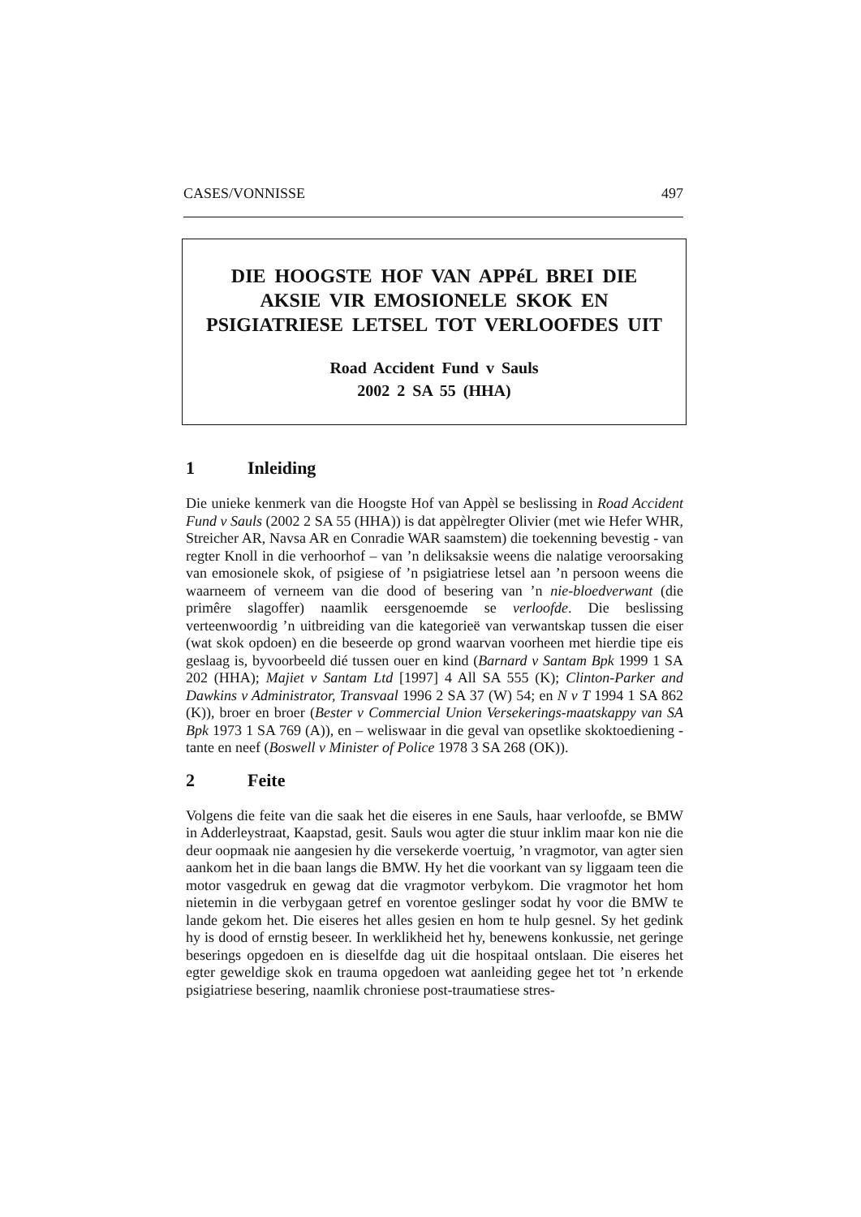CASES/VONNISSE 497
DIE HOOGSTE HOF VAN APPéL BREI DIE
AKSIE VIR EMOSIONELE SKOK EN
PSIGIATRIESE LETSEL TOT VERLOOFDES UIT
Road Accident Fund v Sauls
2002 2 SA 55 (HHA)
1 Inleiding
Die unieke kenmerk van die Hoogste Hof van Appèl se beslissing in Road Accident Fund v Sauls (2002 2 SA 55 (HHA)) is dat appèlregter Olivier (met wie Hefer WHR, Streicher AR, Navsa AR en Conradie WAR saamstem) die toekenning bevestig - van regter Knoll in die verhoorhof – van ’n deliksaksie weens die nalatige veroorsaking van emosionele skok, of psigiese of ’n psigiatriese letsel aan ’n persoon weens die waarneem of verneem van die dood of besering van ’n nie-bloedverwant (die primêre slagoffer) naamlik eersgenoemde se verloofde. Die beslissing verteenwoordig ’n uitbreiding van die kategorieë van verwantskap tussen die eiser (wat skok opdoen) en die beseerde op grond waarvan voorheen met hierdie tipe eis geslaag is, byvoorbeeld dié tussen ouer en kind (Barnard v Santam Bpk 1999 1 SA 202 (HHA); Majiet v Santam Ltd [1997] 4 All SA 555 (K); Clinton-Parker and Dawkins v Administrator, Transvaal 1996 2 SA 37 (W) 54; en N v T 1994 1 SA 862 (K)), broer en broer (Bester v Commercial Union Versekerings-maatskappy van SA Bpk 1973 1 SA 769 (A)), en – weliswaar in die geval van opsetlike skoktoediening - tante en neef (Boswell v Minister of Police 1978 3 SA 268 (OK)).
2 Feite
Volgens die feite van die saak het die eiseres in ene Sauls, haar verloofde, se BMW in Adderleystraat, Kaapstad, gesit. Sauls wou agter die stuur inklim maar kon nie die deur oopmaak nie aangesien hy die versekerde voertuig, ’n vragmotor, van agter sien aankom het in die baan langs die BMW. Hy het die voorkant van sy liggaam teen die motor vasgedruk en gewag dat die vragmotor verbykom. Die vragmotor het hom nietemin in die verbygaan getref en vorentoe geslinger sodat hy voor die BMW te lande gekom het. Die eiseres het alles gesien en hom te hulp gesnel. Sy het gedink hy is dood of ernstig beseer. In werklikheid het hy, benewens konkussie, net geringe beserings opgedoen en is dieselfde dag uit die hospitaal ontslaan. Die eiseres het egter geweldige skok en trauma opgedoen wat aanleiding gegee het tot ’n erkende psigiatriese besering, naamlik chroniese post-traumatiese stres-